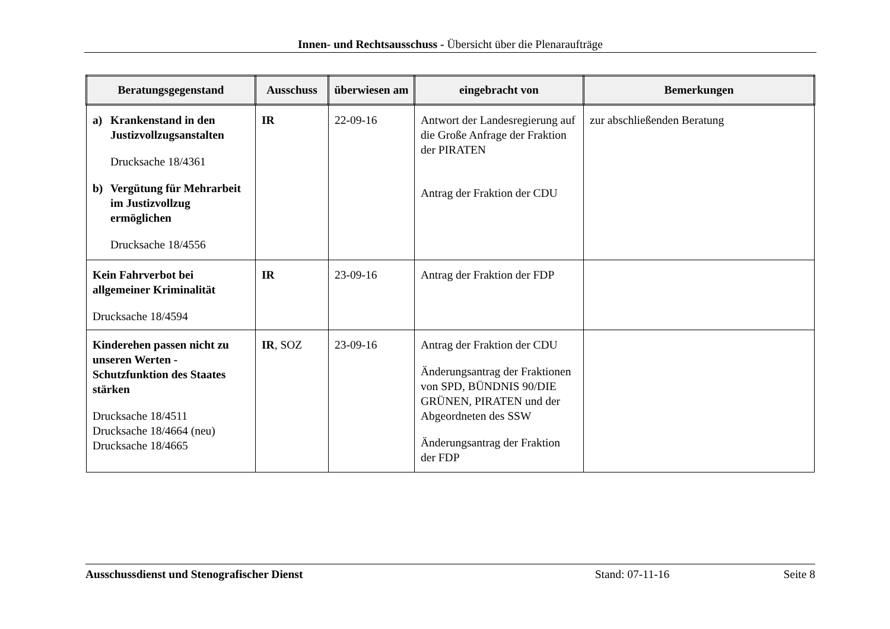Innen- und Rechtsausschuss - Übersicht über die Plenaraufträge
| Beratungsgegenstand | Ausschuss | überwiesen am | eingebracht von | Bemerkungen |
| --- | --- | --- | --- | --- |
| a) Krankenstand in den Justizvollzugsanstalten Drucksache 18/4361 b) Vergütung für Mehrarbeit im Justizvollzug ermöglichen Drucksache 18/4556 | IR | 22-09-16 | Antwort der Landesregierung auf die Große Anfrage der Fraktion der PIRATEN Antrag der Fraktion der CDU | zur abschließenden Beratung |
| Kein Fahrverbot bei allgemeiner Kriminalität Drucksache 18/4594 | IR | 23-09-16 | Antrag der Fraktion der FDP | |
| Kinderehen passen nicht zu unseren Werten - Schutzfunktion des Staates stärken Drucksache 18/4511 Drucksache 18/4664 (neu) Drucksache 18/4665 | IR , SOZ | 23-09-16 | Antrag der Fraktion der CDU Änderungsantrag der Fraktionen von SPD, BÜNDNIS 90/DIE GRÜNEN, PIRATEN und der Abgeordneten des SSW Änderungsantrag der Fraktion der FDP | |
Ausschussdienst und Stenografischer Dienst Stand: 07-11-16 Seite 8